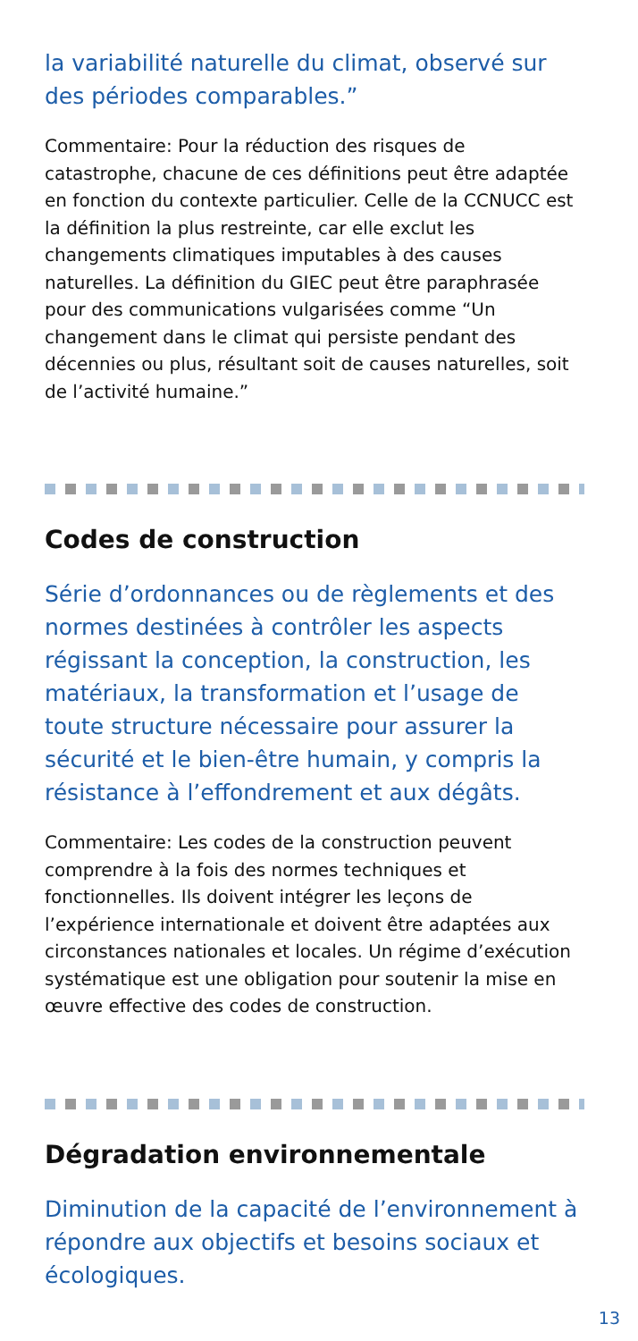la variabilité naturelle du climat, observé sur des périodes comparables.”
Commentaire: Pour la réduction des risques de catastrophe, chacune de ces définitions peut être adaptée en fonction du contexte particulier. Celle de la CCNUCC est la définition la plus restreinte, car elle exclut les changements climatiques imputables à des causes naturelles. La définition du GIEC peut être paraphrasée pour des communications vulgarisées comme “Un changement dans le climat qui persiste pendant des décennies ou plus, résultant soit de causes naturelles, soit de l’activité humaine.”
Codes de construction
Série d’ordonnances ou de règlements et des normes destinées à contrôler les aspects régissant la conception, la construction, les matériaux, la transformation et l’usage de toute structure nécessaire pour assurer la sécurité et le bien-être humain, y compris la résistance à l’effondrement et aux dégâts.
Commentaire: Les codes de la construction peuvent comprendre à la fois des normes techniques et fonctionnelles. Ils doivent intégrer les leçons de l’expérience internationale et doivent être adaptées aux circonstances nationales et locales. Un régime d’exécution systématique est une obligation pour soutenir la mise en œuvre effective des codes de construction.
Dégradation environnementale
Diminution de la capacité de l’environnement à répondre aux objectifs et besoins sociaux et écologiques.
13